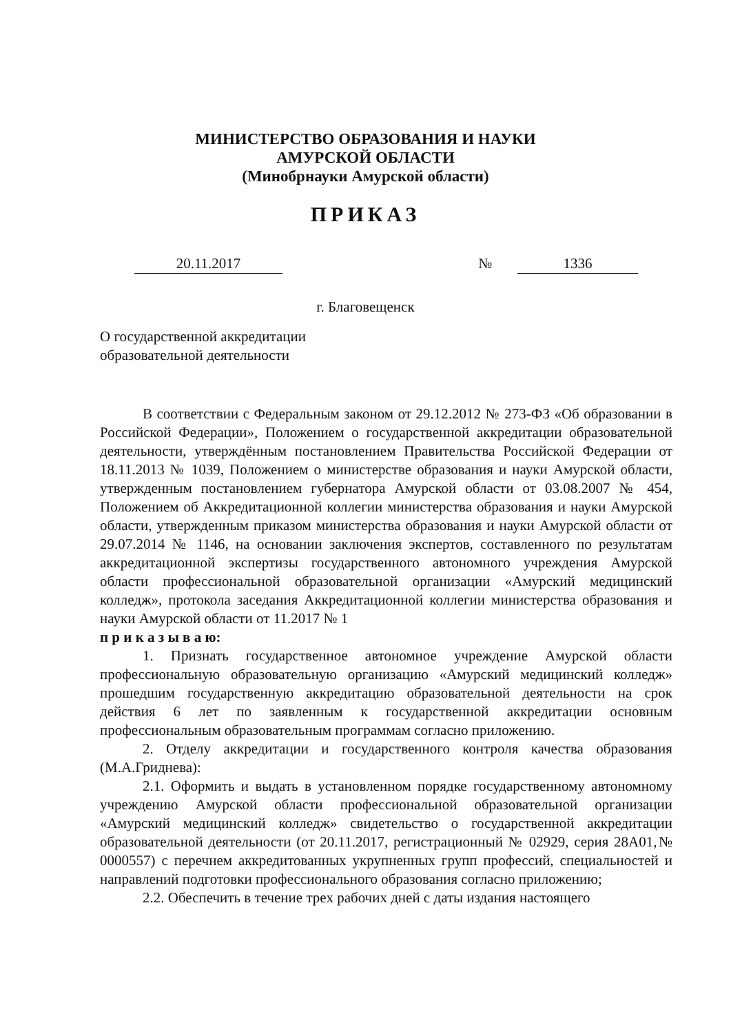МИНИСТЕРСТВО ОБРАЗОВАНИЯ И НАУКИ
АМУРСКОЙ ОБЛАСТИ
(Минобрнауки Амурской области)
ПРИКАЗ
20.11.2017 № 1336
г. Благовещенск
О государственной аккредитации
образовательной деятельности
В соответствии с Федеральным законом от 29.12.2012 № 273-ФЗ «Об образовании в Российской Федерации», Положением о государственной аккредитации образовательной деятельности, утверждённым постановлением Правительства Российской Федерации от 18.11.2013 № 1039, Положением о министерстве образования и науки Амурской области, утвержденным постановлением губернатора Амурской области от 03.08.2007 № 454, Положением об Аккредитационной коллегии министерства образования и науки Амурской области, утвержденным приказом министерства образования и науки Амурской области от 29.07.2014 № 1146, на основании заключения экспертов, составленного по результатам аккредитационной экспертизы государственного автономного учреждения Амурской области профессиональной образовательной организации «Амурский медицинский колледж», протокола заседания Аккредитационной коллегии министерства образования и науки Амурской области от 11.2017 № 1
п р и к а з ы в а ю:
1. Признать государственное автономное учреждение Амурской области профессиональную образовательную организацию «Амурский медицинский колледж» прошедшим государственную аккредитацию образовательной деятельности на срок действия 6 лет по заявленным к государственной аккредитации основным профессиональным образовательным программам согласно приложению.
2. Отделу аккредитации и государственного контроля качества образования (М.А.Гриднева):
2.1. Оформить и выдать в установленном порядке государственному автономному учреждению Амурской области профессиональной образовательной организации «Амурский медицинский колледж» свидетельство о государственной аккредитации образовательной деятельности (от 20.11.2017, регистрационный № 02929, серия 28А01,№ 0000557) с перечнем аккредитованных укрупненных групп профессий, специальностей и направлений подготовки профессионального образования согласно приложению;
2.2. Обеспечить в течение трех рабочих дней с даты издания настоящего